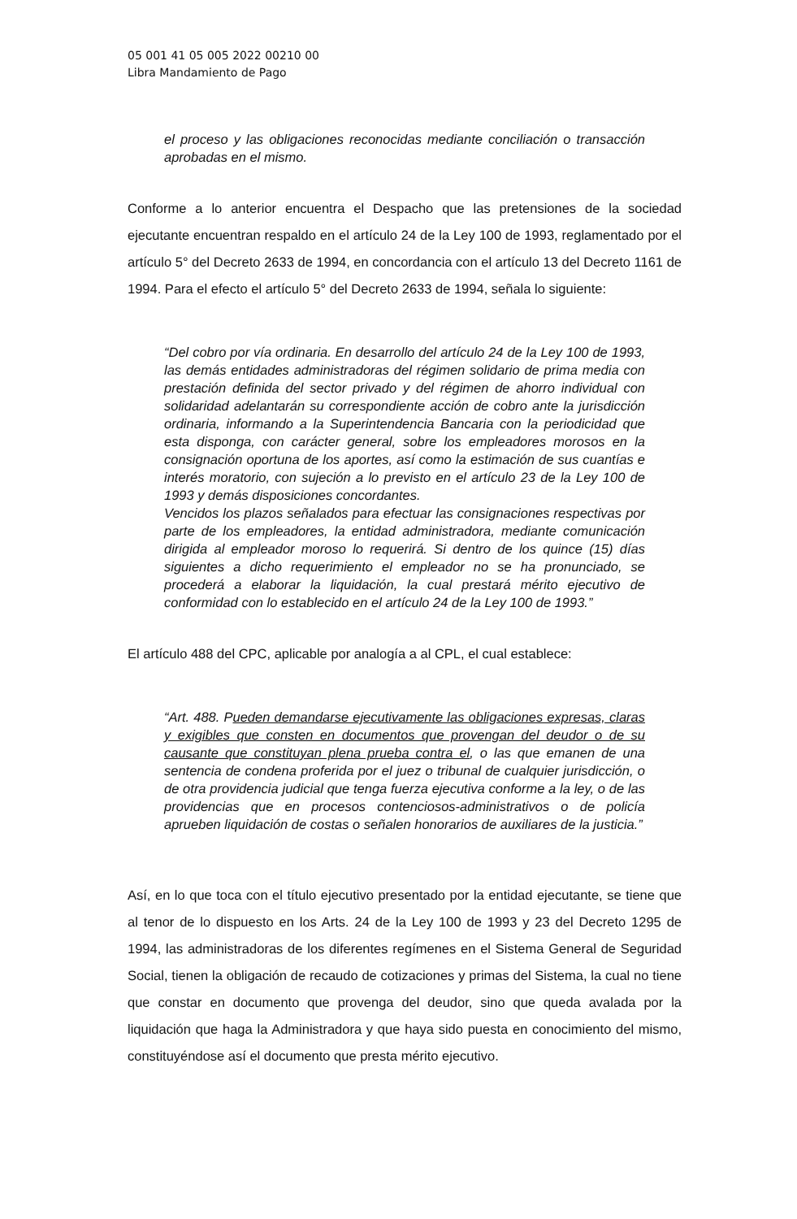05 001 41 05 005 2022 00210 00
Libra Mandamiento de Pago
el proceso y las obligaciones reconocidas mediante conciliación o transacción aprobadas en el mismo.
Conforme a lo anterior encuentra el Despacho que las pretensiones de la sociedad ejecutante encuentran respaldo en el artículo 24 de la Ley 100 de 1993, reglamentado por el artículo 5° del Decreto 2633 de 1994, en concordancia con el artículo 13 del Decreto 1161 de 1994. Para el efecto el artículo 5° del Decreto 2633 de 1994, señala lo siguiente:
“Del cobro por vía ordinaria. En desarrollo del artículo 24 de la Ley 100 de 1993, las demás entidades administradoras del régimen solidario de prima media con prestación definida del sector privado y del régimen de ahorro individual con solidaridad adelantarán su correspondiente acción de cobro ante la jurisdicción ordinaria, informando a la Superintendencia Bancaria con la periodicidad que esta disponga, con carácter general, sobre los empleadores morosos en la consignación oportuna de los aportes, así como la estimación de sus cuantías e interés moratorio, con sujeción a lo previsto en el artículo 23 de la Ley 100 de 1993 y demás disposiciones concordantes.
Vencidos los plazos señalados para efectuar las consignaciones respectivas por parte de los empleadores, la entidad administradora, mediante comunicación dirigida al empleador moroso lo requerirá. Si dentro de los quince (15) días siguientes a dicho requerimiento el empleador no se ha pronunciado, se procederá a elaborar la liquidación, la cual prestará mérito ejecutivo de conformidad con lo establecido en el artículo 24 de la Ley 100 de 1993.”
El artículo 488 del CPC, aplicable por analogía a al CPL, el cual establece:
“Art. 488. Pueden demandarse ejecutivamente las obligaciones expresas, claras y exigibles que consten en documentos que provengan del deudor o de su causante que constituyan plena prueba contra el, o las que emanen de una sentencia de condena proferida por el juez o tribunal de cualquier jurisdicción, o de otra providencia judicial que tenga fuerza ejecutiva conforme a la ley, o de las providencias que en procesos contenciosos-administrativos o de policía aprueben liquidación de costas o señalen honorarios de auxiliares de la justicia.”
Así, en lo que toca con el título ejecutivo presentado por la entidad ejecutante, se tiene que al tenor de lo dispuesto en los Arts. 24 de la Ley 100 de 1993 y 23 del Decreto 1295 de 1994, las administradoras de los diferentes regímenes en el Sistema General de Seguridad Social, tienen la obligación de recaudo de cotizaciones y primas del Sistema, la cual no tiene que constar en documento que provenga del deudor, sino que queda avalada por la liquidación que haga la Administradora y que haya sido puesta en conocimiento del mismo, constituyéndose así el documento que presta mérito ejecutivo.